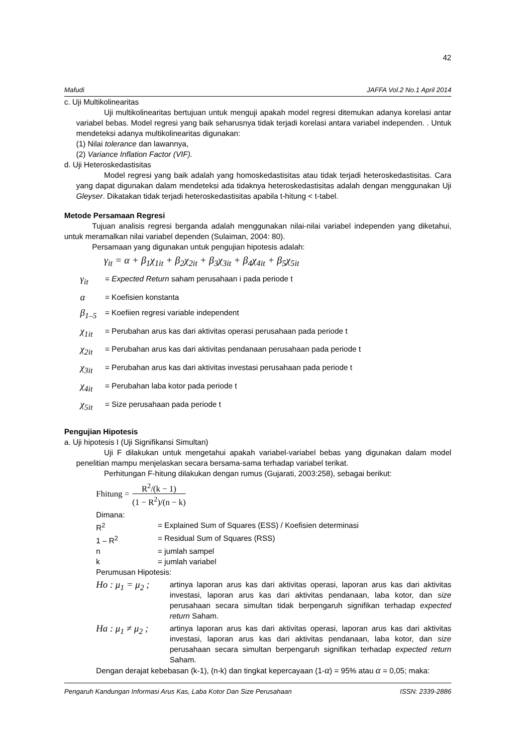42
Mafudi JAFFA Vol.2 No.1 April 2014
c. Uji Multikolinearitas
Uji multikolinearitas bertujuan untuk menguji apakah model regresi ditemukan adanya korelasi antar variabel bebas. Model regresi yang baik seharusnya tidak terjadi korelasi antara variabel independen. . Untuk mendeteksi adanya multikolinearitas digunakan:
(1) Nilai tolerance dan lawannya,
(2) Variance Inflation Factor (VIF).
d. Uji Heteroskedastisitas
Model regresi yang baik adalah yang homoskedastisitas atau tidak terjadi heteroskedastisitas. Cara yang dapat digunakan dalam mendeteksi ada tidaknya heteroskedastisitas adalah dengan menggunakan Uji Gleyser. Dikatakan tidak terjadi heteroskedastisitas apabila t-hitung < t-tabel.
Metode Persamaan Regresi
Tujuan analisis regresi berganda adalah menggunakan nilai-nilai variabel independen yang diketahui, untuk meramalkan nilai variabel dependen (Sulaiman, 2004: 80).
Persamaan yang digunakan untuk pengujian hipotesis adalah:
γ<sub>it</sub> = α + β<sub>1</sub>χ<sub>1it</sub> + β<sub>2</sub>χ<sub>2it</sub> + β<sub>3</sub>χ<sub>3it</sub> + β<sub>4</sub>χ<sub>4it</sub> + β<sub>5</sub>χ<sub>5it</sub>
γ<sub>it</sub> = Expected Return saham perusahaan i pada periode t
α = Koefisien konstanta
β<sub>1–5</sub> = Koefiien regresi variable independent
χ<sub>1it</sub> = Perubahan arus kas dari aktivitas operasi perusahaan pada periode t
χ<sub>2it</sub> = Perubahan arus kas dari aktivitas pendanaan perusahaan pada periode t
χ<sub>3it</sub> = Perubahan arus kas dari aktivitas investasi perusahaan pada periode t
χ<sub>4it</sub> = Perubahan laba kotor pada periode t
χ<sub>5it</sub> = Size perusahaan pada periode t
Pengujian Hipotesis
a. Uji hipotesis I (Uji Signifikansi Simultan)
Uji F dilakukan untuk mengetahui apakah variabel-variabel bebas yang digunakan dalam model penelitian mampu menjelaskan secara bersama-sama terhadap variabel terikat.
Perhitungan F-hitung dilakukan dengan rumus (Gujarati, 2003:258), sebagai berikut:
Fhitung = R<sup>2</sup>/(k − 1) (1 − R<sup>2</sup>)/(n − k)
Dimana:
R<sup>2</sup> = Explained Sum of Squares (ESS) / Koefisien determinasi
1 – R<sup>2</sup> = Residual Sum of Squares (RSS)
n = jumlah sampel
k = jumlah variabel
Perumusan Hipotesis:
Ho : μ<sub>1</sub> = μ<sub>2</sub> ;
artinya laporan arus kas dari aktivitas operasi, laporan arus kas dari aktivitas investasi, laporan arus kas dari aktivitas pendanaan, laba kotor, dan size perusahaan secara simultan tidak berpengaruh signifikan terhadap expected return Saham.
Ha : μ<sub>1</sub> ≠ μ<sub>2</sub> ;
artinya laporan arus kas dari aktivitas operasi, laporan arus kas dari aktivitas investasi, laporan arus kas dari aktivitas pendanaan, laba kotor, dan size perusahaan secara simultan berpengaruh signifikan terhadap expected return Saham.
Dengan derajat kebebasan (k-1), (n-k) dan tingkat kepercayaan (1-α) = 95% atau α = 0,05; maka:
Pengaruh Kandungan Informasi Arus Kas, Laba Kotor Dan Size Perusahaan ISSN: 2339-2886